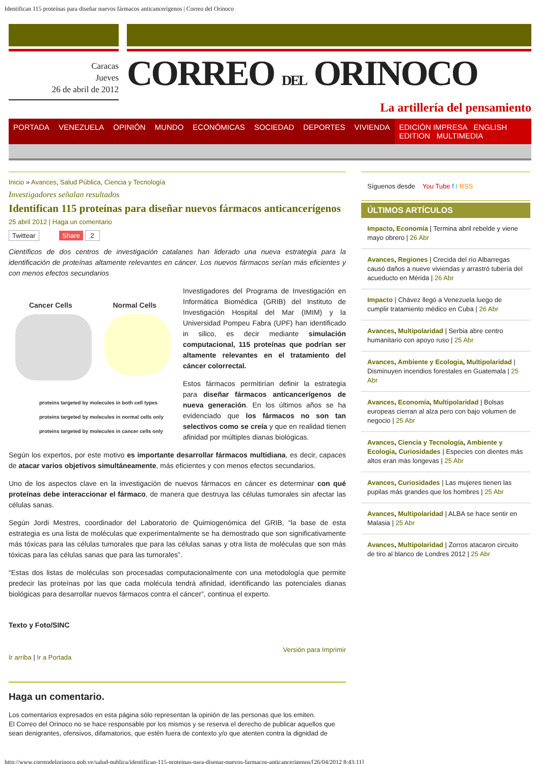Identifican 115 proteínas para diseñar nuevos fármacos anticancerígenos | Correo del Orinoco
Caracas
Jueves
26 de abril de 2012
CORREO DEL ORINOCO
La artillería del pensamiento
PORTADA VENEZUELA OPINIÓN MUNDO ECONÓMICAS SOCIEDAD DEPORTES VIVIENDA EDICIÓN IMPRESA ENGLISH EDITION MULTIMEDIA
Inicio » Avances, Salud Pública, Ciencia y Tecnología
Investigadores señalan resultados
Identifican 115 proteínas para diseñar nuevos fármacos anticancerígenos
25 abril 2012 | Haga un comentario
Twittear Share 2
Científicos de dos centros de investigación catalanes han liderado una nueva estrategia para la identificación de proteínas altamente relevantes en cáncer. Los nuevos fármacos serían más eficientes y con menos efectos secundarios
Cancer Cells Normal Cells
proteins targeted by molecules in both cell types
proteins targeted by molecules in normal cells only
proteins targeted by molecules in cancer cells only
Investigadores del Programa de Investigación en Informática Biomédica (GRIB) del Instituto de Investigación Hospital del Mar (IMIM) y la Universidad Pompeu Fabra (UPF) han identificado in silico, es decir mediante simulación computacional, 115 proteínas que podrían ser altamente relevantes en el tratamiento del cáncer colorrectal.
Estos fármacos permitirían definir la estrategia para diseñar fármacos anticancerígenos de nueva generación. En los últimos años se ha evidenciado que los fármacos no son tan selectivos como se creía y que en realidad tienen afinidad por múltiples dianas biológicas.
Según los expertos, por este motivo es importante desarrollar fármacos multidiana, es decir, capaces de atacar varios objetivos simultáneamente, más eficientes y con menos efectos secundarios.
Uno de los aspectos clave en la investigación de nuevos fármacos en cáncer es determinar con qué proteínas debe interaccionar el fármaco, de manera que destruya las células tumorales sin afectar las células sanas.
Según Jordi Mestres, coordinador del Laboratorio de Quimiogenómica del GRIB, “la base de esta estrategia es una lista de moléculas que experimentalmente se ha demostrado que son significativamente más tóxicas para las células tumorales que para las células sanas y otra lista de moléculas que son más tóxicas para las células sanas que para las tumorales”.
“Estas dos listas de moléculas son procesadas computacionalmente con una metodología que permite predecir las proteínas por las que cada molécula tendrá afinidad, identificando las potenciales dianas biológicas para desarrollar nuevos fármacos contra el cáncer”, continua el experto.
Texto y Foto/SINC
Versión para Imprimir
Ir arriba | Ir a Portada
Haga un comentario.
Los comentarios expresados en esta página sólo representan la opinión de las personas que los emiten.
El Correo del Orinoco no se hace responsable por los mismos y se reserva el derecho de publicar aquellos que sean denigrantes, ofensivos, difamatorios, que estén fuera de contexto y/o que atenten contra la dignidad de
Síguenos desde You Tube f t RSS
ÚLTIMOS ARTÍCULOS
Impacto, Economía | Termina abril rebelde y viene mayo obrero | 26 Abr
Avances, Regiones | Crecida del río Albarregas causó daños a nueve viviendas y arrastró tubería del acueducto en Mérida | 26 Abr
Impacto | Chávez llegó a Venezuela luego de cumplir tratamiento médico en Cuba | 26 Abr
Avances, Multipolaridad | Serbia abre centro humanitario con apoyo ruso | 25 Abr
Avances, Ambiente y Ecologia, Multipolaridad | Disminuyen incendios forestales en Guatemala | 25 Abr
Avances, Economía, Multipolaridad | Bolsas europeas cierran al alza pero con bajo volumen de negocio | 25 Abr
Avances, Ciencia y Tecnología, Ambiente y Ecologia, Curiosidades | Especies con dientes más altos eran más longevas | 25 Abr
Avances, Curiosidades | Las mujeres tienen las pupilas más grandes que los hombres | 25 Abr
Avances, Multipolaridad | ALBA se hace sentir en Malasia | 25 Abr
Avances, Multipolaridad | Zorros atacaron circuito de tiro al blanco de Londres 2012 | 25 Abr
http://www.correodelorinoco.gob.ve/salud-publica/identifican-115-proteinas-para-disenar-nuevos-farmacos-anticancerigenos/[26/04/2012 8:43:11]